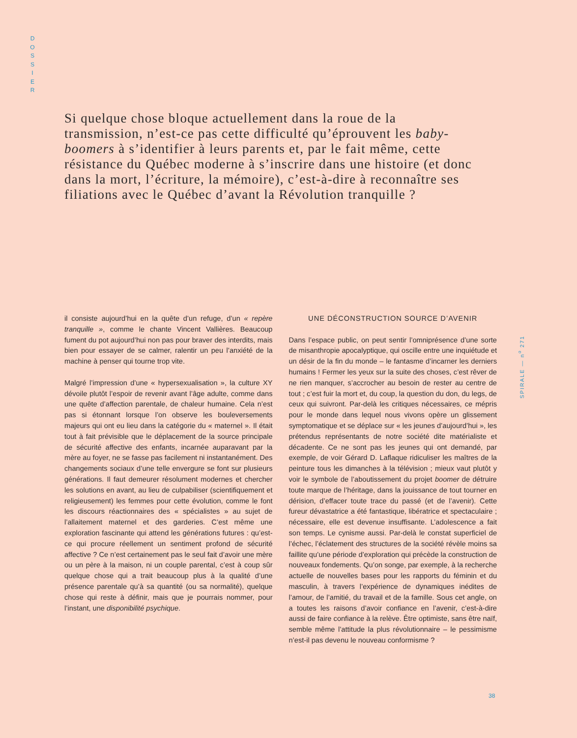D
O
S
S
I
E
R
Si quelque chose bloque actuellement dans la roue de la transmission, n’est-ce pas cette difficulté qu’éprouvent les baby-boomers à s’identifier à leurs parents et, par le fait même, cette résistance du Québec moderne à s’inscrire dans une histoire (et donc dans la mort, l’écriture, la mémoire), c’est-à-dire à reconnaître ses filiations avec le Québec d’avant la Révolution tranquille ?
il consiste aujourd’hui en la quête d’un refuge, d’un « repère tranquille », comme le chante Vincent Vallières. Beaucoup fument du pot aujourd’hui non pas pour braver des interdits, mais bien pour essayer de se calmer, ralentir un peu l’anxiété de la machine à penser qui tourne trop vite.
Malgré l’impression d’une « hypersexualisation », la culture XY dévoile plutôt l’espoir de revenir avant l’âge adulte, comme dans une quête d’affection parentale, de chaleur humaine. Cela n’est pas si étonnant lorsque l’on observe les bouleversements majeurs qui ont eu lieu dans la catégorie du « maternel ». Il était tout à fait prévisible que le déplacement de la source principale de sécurité affective des enfants, incarnée auparavant par la mère au foyer, ne se fasse pas facilement ni instantanément. Des changements sociaux d’une telle envergure se font sur plusieurs générations. Il faut demeurer résolument modernes et chercher les solutions en avant, au lieu de culpabiliser (scientifiquement et religieusement) les femmes pour cette évolution, comme le font les discours réactionnaires des « spécialistes » au sujet de l’allaitement maternel et des garderies. C’est même une exploration fascinante qui attend les générations futures : qu’est-ce qui procure réellement un sentiment profond de sécurité affective ? Ce n’est certainement pas le seul fait d’avoir une mère ou un père à la maison, ni un couple parental, c’est à coup sûr quelque chose qui a trait beaucoup plus à la qualité d’une présence parentale qu’à sa quantité (ou sa normalité), quelque chose qui reste à définir, mais que je pourrais nommer, pour l’instant, une disponibilité psychique.
UNE DÉCONSTRUCTION SOURCE D’AVENIR
Dans l’espace public, on peut sentir l’omniprésence d’une sorte de misanthropie apocalyptique, qui oscille entre une inquiétude et un désir de la fin du monde – le fantasme d’incarner les derniers humains ! Fermer les yeux sur la suite des choses, c’est rêver de ne rien manquer, s’accrocher au besoin de rester au centre de tout ; c’est fuir la mort et, du coup, la question du don, du legs, de ceux qui suivront. Par-delà les critiques nécessaires, ce mépris pour le monde dans lequel nous vivons opère un glissement symptomatique et se déplace sur « les jeunes d’aujourd’hui », les prétendus représentants de notre société dite matérialiste et décadente. Ce ne sont pas les jeunes qui ont demandé, par exemple, de voir Gérard D. Laflaque ridiculiser les maîtres de la peinture tous les dimanches à la télévision ; mieux vaut plutôt y voir le symbole de l’aboutissement du projet boomer de détruire toute marque de l’héritage, dans la jouissance de tout tourner en dérision, d’effacer toute trace du passé (et de l’avenir). Cette fureur dévastatrice a été fantastique, libératrice et spectaculaire ; nécessaire, elle est devenue insuffisante. L’adolescence a fait son temps. Le cynisme aussi. Par-delà le constat superficiel de l’échec, l’éclatement des structures de la société révèle moins sa faillite qu’une période d’exploration qui précède la construction de nouveaux fondements. Qu’on songe, par exemple, à la recherche actuelle de nouvelles bases pour les rapports du féminin et du masculin, à travers l’expérience de dynamiques inédites de l’amour, de l’amitié, du travail et de la famille. Sous cet angle, on a toutes les raisons d’avoir confiance en l’avenir, c’est-à-dire aussi de faire confiance à la relève. Être optimiste, sans être naïf, semble même l’attitude la plus révolutionnaire – le pessimisme n’est-il pas devenu le nouveau conformisme ?
SPIRALE — n<sup>o</sup> 271
38